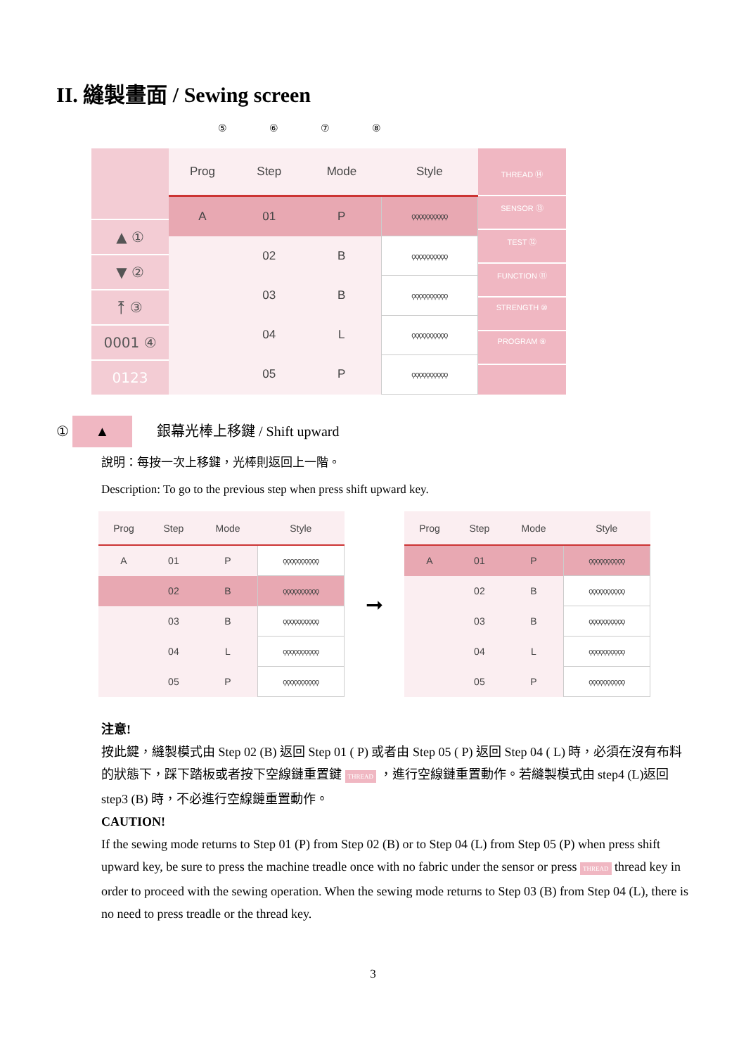II. 縫製畫面 / Sewing screen
⑤⑥⑦⑧
▲ ①
▼ ②
⤒ ③
0001 ④
0123
| Prog | Step | Mode | Style |
| --- | --- | --- | --- |
| A | 01 | P | ϙϙϙϙϙϙϙϙϙϙ |
| | 02 | B | ϙϙϙϙϙϙϙϙϙϙ |
| | 03 | B | ϙϙϙϙϙϙϙϙϙϙ |
| | 04 | L | ϙϙϙϙϙϙϙϙϙϙ |
| | 05 | P | ϙϙϙϙϙϙϙϙϙϙ |
THREAD ⑭
SENSOR ⑬
TEST ⑫
FUNCTION ⑪
STRENGTH ⑩
PROGRAM ⑨
① ▲ 銀幕光棒上移鍵 / Shift upward
說明：每按一次上移鍵，光棒則返回上一階。
Description: To go to the previous step when press shift upward key.
| Prog | Step | Mode | Style |
| --- | --- | --- | --- |
| A | 01 | P | ϙϙϙϙϙϙϙϙϙϙ |
| | 02 | B | ϙϙϙϙϙϙϙϙϙϙ |
| | 03 | B | ϙϙϙϙϙϙϙϙϙϙ |
| | 04 | L | ϙϙϙϙϙϙϙϙϙϙ |
| | 05 | P | ϙϙϙϙϙϙϙϙϙϙ |
➞
| Prog | Step | Mode | Style |
| --- | --- | --- | --- |
| A | 01 | P | ϙϙϙϙϙϙϙϙϙϙ |
| | 02 | B | ϙϙϙϙϙϙϙϙϙϙ |
| | 03 | B | ϙϙϙϙϙϙϙϙϙϙ |
| | 04 | L | ϙϙϙϙϙϙϙϙϙϙ |
| | 05 | P | ϙϙϙϙϙϙϙϙϙϙ |
注意!
按此鍵，縫製模式由 Step 02 (B) 返回 Step 01 ( P) 或者由 Step 05 ( P) 返回 Step 04 ( L) 時，必須在沒有布料的狀態下，踩下踏板或者按下空線鏈重置鍵 THREAD ，進行空線鏈重置動作。若縫製模式由 step4 (L)返回 step3 (B) 時，不必進行空線鏈重置動作。
CAUTION!
If the sewing mode returns to Step 01 (P) from Step 02 (B) or to Step 04 (L) from Step 05 (P) when press shift upward key, be sure to press the machine treadle once with no fabric under the sensor or press THREAD thread key in order to proceed with the sewing operation. When the sewing mode returns to Step 03 (B) from Step 04 (L), there is no need to press treadle or the thread key.
3